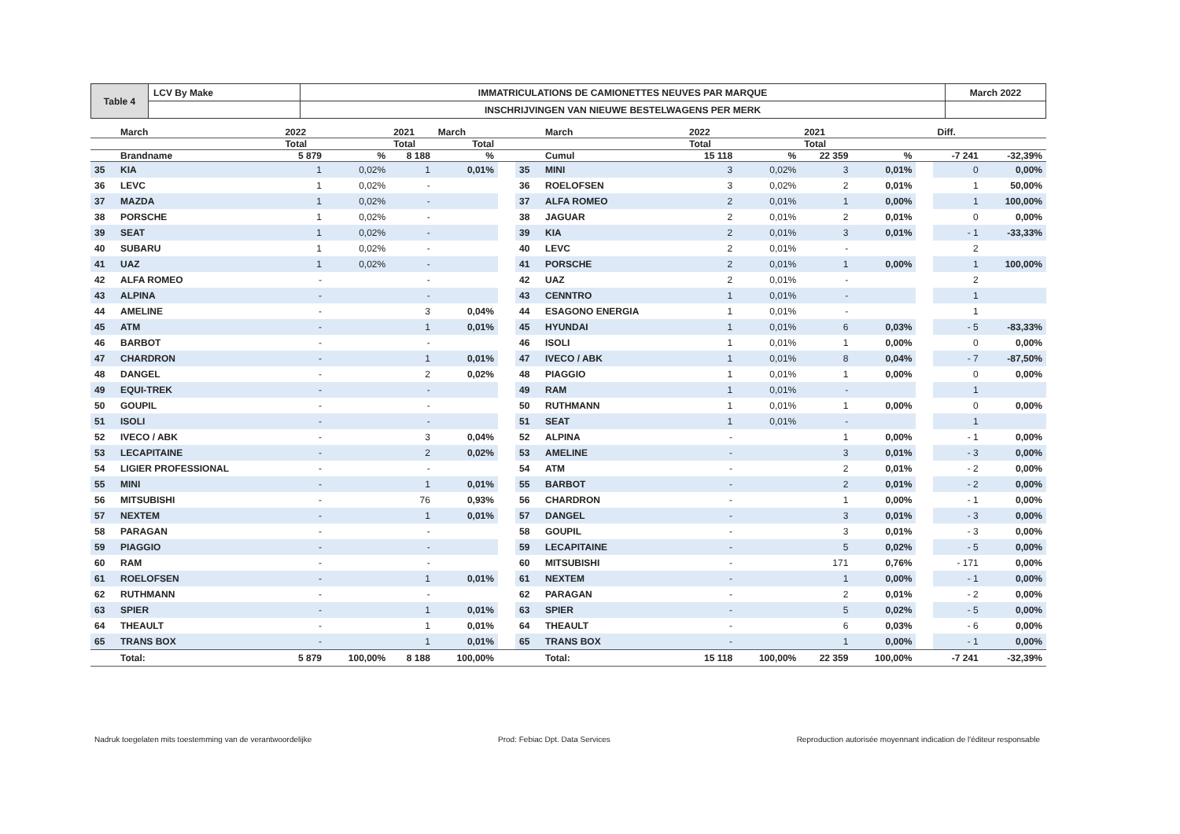| Table 4 | LCV By Make | IMMATRICULATIONS DE CAMIONETTES NEUVES PAR MARQUE | March 2022 |
| | | INSCHRIJVINGEN VAN NIEUWE BESTELWAGENS PER MERK | |
| | March | 2022 | | 2021 | March | | | March | 2022 | | 2021 | | | Diff. | |
| | | Total | | Total | Total | | | | Total | | Total | | | | |
| | Brandname | 5 879 | % | 8 188 | % | | | Cumul | 15 118 | % | 22 359 | % | | -7 241 | -32,39% |
| 35 | KIA | 1 | 0,02% | 1 | 0,01% | | 35 | MINI | 3 | 0,02% | 3 | 0,01% | | 0 | 0,00% |
| 36 | LEVC | 1 | 0,02% | - | | | 36 | ROELOFSEN | 3 | 0,02% | 2 | 0,01% | | 1 | 50,00% |
| 37 | MAZDA | 1 | 0,02% | - | | | 37 | ALFA ROMEO | 2 | 0,01% | 1 | 0,00% | | 1 | 100,00% |
| 38 | PORSCHE | 1 | 0,02% | - | | | 38 | JAGUAR | 2 | 0,01% | 2 | 0,01% | | 0 | 0,00% |
| 39 | SEAT | 1 | 0,02% | - | | | 39 | KIA | 2 | 0,01% | 3 | 0,01% | | - 1 | -33,33% |
| 40 | SUBARU | 1 | 0,02% | - | | | 40 | LEVC | 2 | 0,01% | - | | | 2 | |
| 41 | UAZ | 1 | 0,02% | - | | | 41 | PORSCHE | 2 | 0,01% | 1 | 0,00% | | 1 | 100,00% |
| 42 | ALFA ROMEO | - | | - | | | 42 | UAZ | 2 | 0,01% | - | | | 2 | |
| 43 | ALPINA | - | | - | | | 43 | CENNTRO | 1 | 0,01% | - | | | 1 | |
| 44 | AMELINE | - | | 3 | 0,04% | | 44 | ESAGONO ENERGIA | 1 | 0,01% | - | | | 1 | |
| 45 | ATM | - | | 1 | 0,01% | | 45 | HYUNDAI | 1 | 0,01% | 6 | 0,03% | | - 5 | -83,33% |
| 46 | BARBOT | - | | - | | | 46 | ISOLI | 1 | 0,01% | 1 | 0,00% | | 0 | 0,00% |
| 47 | CHARDRON | - | | 1 | 0,01% | | 47 | IVECO / ABK | 1 | 0,01% | 8 | 0,04% | | - 7 | -87,50% |
| 48 | DANGEL | - | | 2 | 0,02% | | 48 | PIAGGIO | 1 | 0,01% | 1 | 0,00% | | 0 | 0,00% |
| 49 | EQUI-TREK | - | | - | | | 49 | RAM | 1 | 0,01% | - | | | 1 | |
| 50 | GOUPIL | - | | - | | | 50 | RUTHMANN | 1 | 0,01% | 1 | 0,00% | | 0 | 0,00% |
| 51 | ISOLI | - | | - | | | 51 | SEAT | 1 | 0,01% | - | | | 1 | |
| 52 | IVECO / ABK | - | | 3 | 0,04% | | 52 | ALPINA | - | | 1 | 0,00% | | - 1 | 0,00% |
| 53 | LECAPITAINE | - | | 2 | 0,02% | | 53 | AMELINE | - | | 3 | 0,01% | | - 3 | 0,00% |
| 54 | LIGIER PROFESSIONAL | - | | - | | | 54 | ATM | - | | 2 | 0,01% | | - 2 | 0,00% |
| 55 | MINI | - | | 1 | 0,01% | | 55 | BARBOT | - | | 2 | 0,01% | | - 2 | 0,00% |
| 56 | MITSUBISHI | - | | 76 | 0,93% | | 56 | CHARDRON | - | | 1 | 0,00% | | - 1 | 0,00% |
| 57 | NEXTEM | - | | 1 | 0,01% | | 57 | DANGEL | - | | 3 | 0,01% | | - 3 | 0,00% |
| 58 | PARAGAN | - | | - | | | 58 | GOUPIL | - | | 3 | 0,01% | | - 3 | 0,00% |
| 59 | PIAGGIO | - | | - | | | 59 | LECAPITAINE | - | | 5 | 0,02% | | - 5 | 0,00% |
| 60 | RAM | - | | - | | | 60 | MITSUBISHI | - | | 171 | 0,76% | | - 171 | 0,00% |
| 61 | ROELOFSEN | - | | 1 | 0,01% | | 61 | NEXTEM | - | | 1 | 0,00% | | - 1 | 0,00% |
| 62 | RUTHMANN | - | | - | | | 62 | PARAGAN | - | | 2 | 0,01% | | - 2 | 0,00% |
| 63 | SPIER | - | | 1 | 0,01% | | 63 | SPIER | - | | 5 | 0,02% | | - 5 | 0,00% |
| 64 | THEAULT | - | | 1 | 0,01% | | 64 | THEAULT | - | | 6 | 0,03% | | - 6 | 0,00% |
| 65 | TRANS BOX | - | | 1 | 0,01% | | 65 | TRANS BOX | - | | 1 | 0,00% | | - 1 | 0,00% |
| | Total: | 5 879 | 100,00% | 8 188 | 100,00% | | | Total: | 15 118 | 100,00% | 22 359 | 100,00% | | -7 241 | -32,39% |
Nadruk toegelaten mits toestemming van de verantwoordelijke Prod: Febiac Dpt. Data Services Reproduction autorisée moyennant indication de l'éditeur responsable